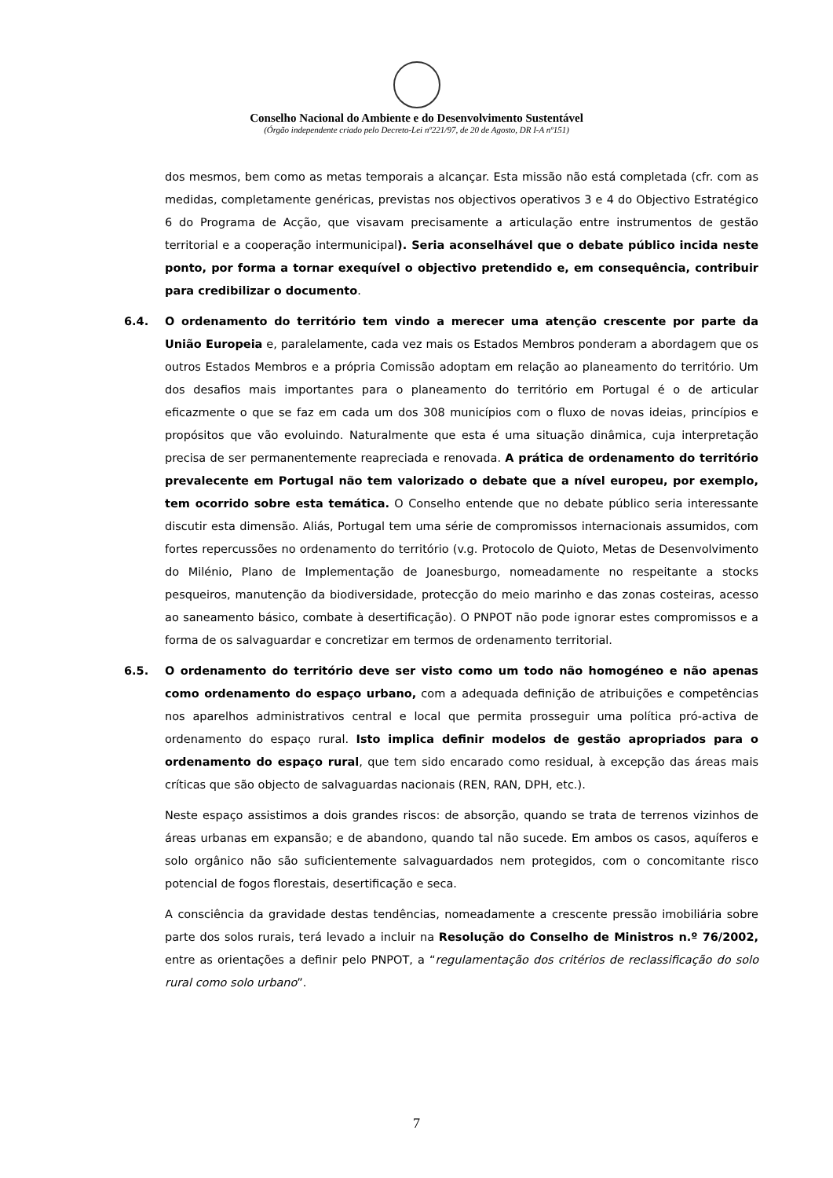Conselho Nacional do Ambiente e do Desenvolvimento Sustentável
(Órgão independente criado pelo Decreto-Lei nº221/97, de 20 de Agosto, DR I-A nº151)
dos mesmos, bem como as metas temporais a alcançar. Esta missão não está completada (cfr. com as medidas, completamente genéricas, previstas nos objectivos operativos 3 e 4 do Objectivo Estratégico 6 do Programa de Acção, que visavam precisamente a articulação entre instrumentos de gestão territorial e a cooperação intermunicipal). Seria aconselhável que o debate público incida neste ponto, por forma a tornar exequível o objectivo pretendido e, em consequência, contribuir para credibilizar o documento.
6.4. O ordenamento do território tem vindo a merecer uma atenção crescente por parte da União Europeia e, paralelamente, cada vez mais os Estados Membros ponderam a abordagem que os outros Estados Membros e a própria Comissão adoptam em relação ao planeamento do território. Um dos desafios mais importantes para o planeamento do território em Portugal é o de articular eficazmente o que se faz em cada um dos 308 municípios com o fluxo de novas ideias, princípios e propósitos que vão evoluindo. Naturalmente que esta é uma situação dinâmica, cuja interpretação precisa de ser permanentemente reapreciada e renovada. A prática de ordenamento do território prevalecente em Portugal não tem valorizado o debate que a nível europeu, por exemplo, tem ocorrido sobre esta temática. O Conselho entende que no debate público seria interessante discutir esta dimensão. Aliás, Portugal tem uma série de compromissos internacionais assumidos, com fortes repercussões no ordenamento do território (v.g. Protocolo de Quioto, Metas de Desenvolvimento do Milénio, Plano de Implementação de Joanesburgo, nomeadamente no respeitante a stocks pesqueiros, manutenção da biodiversidade, protecção do meio marinho e das zonas costeiras, acesso ao saneamento básico, combate à desertificação). O PNPOT não pode ignorar estes compromissos e a forma de os salvaguardar e concretizar em termos de ordenamento territorial.
6.5. O ordenamento do território deve ser visto como um todo não homogéneo e não apenas como ordenamento do espaço urbano, com a adequada definição de atribuições e competências nos aparelhos administrativos central e local que permita prosseguir uma política pró-activa de ordenamento do espaço rural. Isto implica definir modelos de gestão apropriados para o ordenamento do espaço rural, que tem sido encarado como residual, à excepção das áreas mais críticas que são objecto de salvaguardas nacionais (REN, RAN, DPH, etc.).
Neste espaço assistimos a dois grandes riscos: de absorção, quando se trata de terrenos vizinhos de áreas urbanas em expansão; e de abandono, quando tal não sucede. Em ambos os casos, aquíferos e solo orgânico não são suficientemente salvaguardados nem protegidos, com o concomitante risco potencial de fogos florestais, desertificação e seca.
A consciência da gravidade destas tendências, nomeadamente a crescente pressão imobiliária sobre parte dos solos rurais, terá levado a incluir na Resolução do Conselho de Ministros n.º 76/2002, entre as orientações a definir pelo PNPOT, a “regulamentação dos critérios de reclassificação do solo rural como solo urbano”.
7